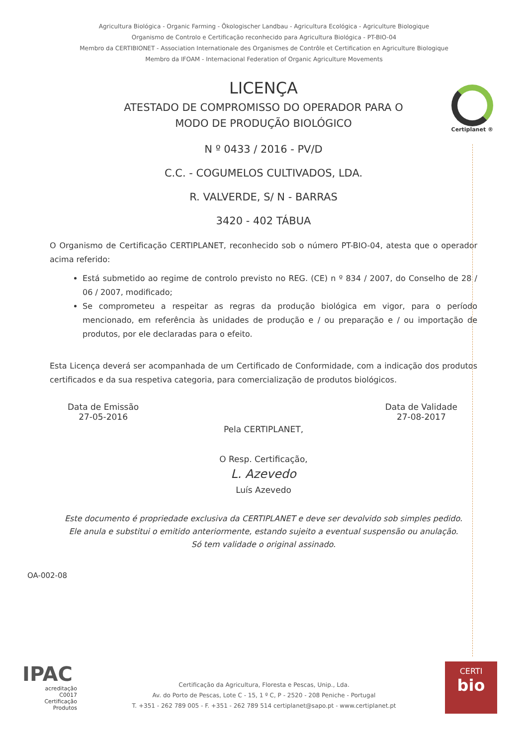Agricultura Biológica - Organic Farming - Ökologischer Landbau - Agricultura Ecológica - Agriculture Biologique
Organismo de Controlo e Certificação reconhecido para Agricultura Biológica - PT-BIO-04
Membro da CERTIBIONET - Association Internationale des Organismes de Contrôle et Certification en Agriculture Biologique
Membro da IFOAM - Internacional Federation of Organic Agriculture Movements
Certiplanet ®
LICENÇA
ATESTADO DE COMPROMISSO DO OPERADOR PARA O
MODO DE PRODUÇÃO BIOLÓGICO
N º 0433 / 2016 - PV/D
C.C. - COGUMELOS CULTIVADOS, LDA.
R. VALVERDE, S/ N - BARRAS
3420 - 402 TÁBUA
O Organismo de Certificação CERTIPLANET, reconhecido sob o número PT-BIO-04, atesta que o operador acima referido:
Está submetido ao regime de controlo previsto no REG. (CE) n º 834 / 2007, do Conselho de 28 / 06 / 2007, modificado;
Se comprometeu a respeitar as regras da produção biológica em vigor, para o período mencionado, em referência às unidades de produção e / ou preparação e / ou importação de produtos, por ele declaradas para o efeito.
Esta Licença deverá ser acompanhada de um Certificado de Conformidade, com a indicação dos produtos certificados e da sua respetiva categoria, para comercialização de produtos biológicos.
Data de Emissão
27-05-2016
Data de Validade
27-08-2017
Pela CERTIPLANET,
O Resp. Certificação,
L. Azevedo
Luís Azevedo
Este documento é propriedade exclusiva da CERTIPLANET e deve ser devolvido sob simples pedido.
Ele anula e substitui o emitido anteriormente, estando sujeito a eventual suspensão ou anulação.
Só tem validade o original assinado.
OA-002-08
IPAC
acreditação
C0017
Certificação
Produtos
Certificação da Agricultura, Floresta e Pescas, Unip., Lda.
Av. do Porto de Pescas, Lote C - 15, 1 º C, P - 2520 - 208 Peniche - Portugal
T. +351 - 262 789 005 - F. +351 - 262 789 514 certiplanet@sapo.pt - www.certiplanet.pt
CERTI
bio